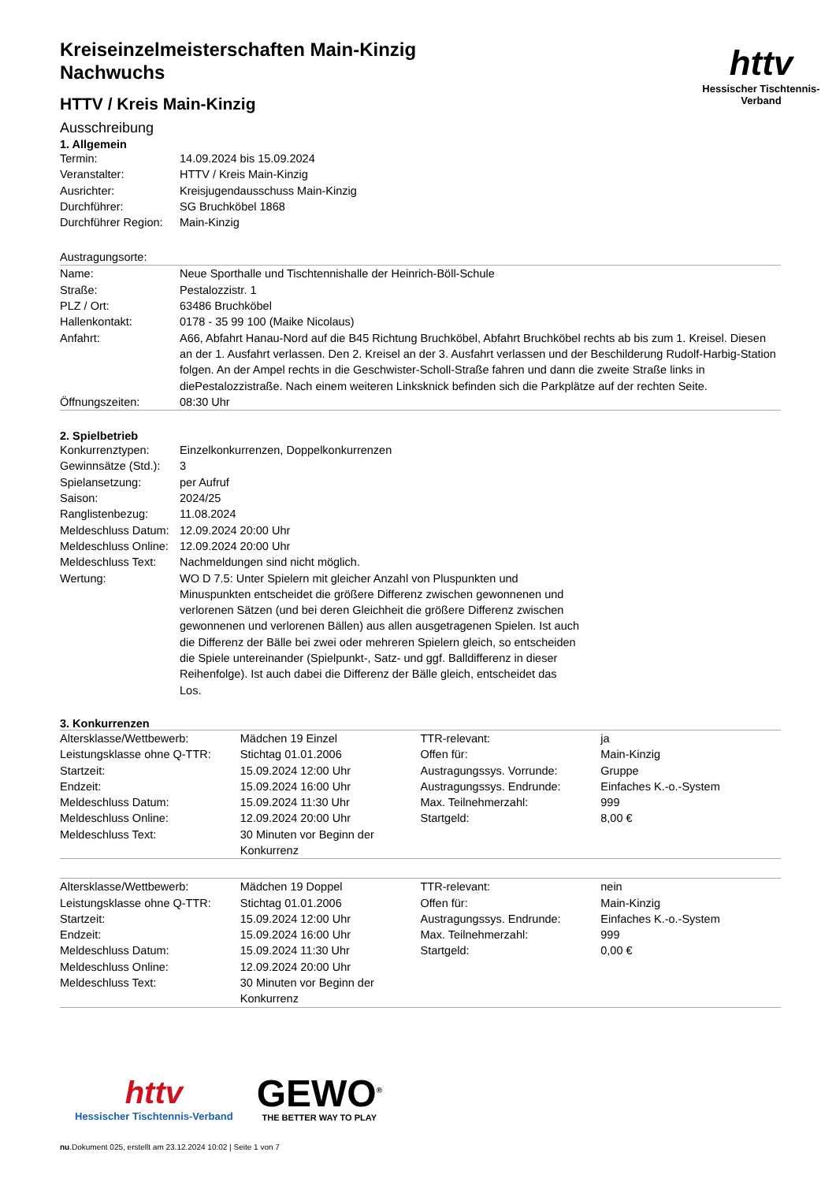httv
Hessischer Tischtennis-Verband
Kreiseinzelmeisterschaften Main-Kinzig
Nachwuchs
HTTV / Kreis Main-Kinzig
Ausschreibung
1. Allgemein
| Termin: | 14.09.2024 bis 15.09.2024 |
| Veranstalter: | HTTV / Kreis Main-Kinzig |
| Ausrichter: | Kreisjugendausschuss Main-Kinzig |
| Durchführer: | SG Bruchköbel 1868 |
| Durchführer Region: | Main-Kinzig |
Austragungsorte:
| Name: | Neue Sporthalle und Tischtennishalle der Heinrich-Böll-Schule |
| Straße: | Pestalozzistr. 1 |
| PLZ / Ort: | 63486 Bruchköbel |
| Hallenkontakt: | 0178 - 35 99 100 (Maike Nicolaus) |
| Anfahrt: | A66, Abfahrt Hanau-Nord auf die B45 Richtung Bruchköbel, Abfahrt Bruchköbel rechts ab bis zum 1. Kreisel. Diesen an der 1. Ausfahrt verlassen. Den 2. Kreisel an der 3. Ausfahrt verlassen und der Beschilderung Rudolf-Harbig-Station folgen. An der Ampel rechts in die Geschwister-Scholl-Straße fahren und dann die zweite Straße links in diePestalozzistraße. Nach einem weiteren Linksknick befinden sich die Parkplätze auf der rechten Seite. |
| Öffnungszeiten: | 08:30 Uhr |
2. Spielbetrieb
| Konkurrenztypen: | Einzelkonkurrenzen, Doppelkonkurrenzen |
| Gewinnsätze (Std.): | 3 |
| Spielansetzung: | per Aufruf |
| Saison: | 2024/25 |
| Ranglistenbezug: | 11.08.2024 |
| Meldeschluss Datum: | 12.09.2024 20:00 Uhr |
| Meldeschluss Online: | 12.09.2024 20:00 Uhr |
| Meldeschluss Text: | Nachmeldungen sind nicht möglich. |
| Wertung: | WO D 7.5: Unter Spielern mit gleicher Anzahl von Pluspunkten und Minuspunkten entscheidet die größere Differenz zwischen gewonnenen und verlorenen Sätzen (und bei deren Gleichheit die größere Differenz zwischen gewonnenen und verlorenen Bällen) aus allen ausgetragenen Spielen. Ist auch die Differenz der Bälle bei zwei oder mehreren Spielern gleich, so entscheiden die Spiele untereinander (Spielpunkt-, Satz- und ggf. Balldifferenz in dieser Reihenfolge). Ist auch dabei die Differenz der Bälle gleich, entscheidet das Los. |
3. Konkurrenzen
| Altersklasse/Wettbewerb: | Mädchen 19 Einzel | TTR-relevant: | ja |
| Leistungsklasse ohne Q-TTR: | Stichtag 01.01.2006 | Offen für: | Main-Kinzig |
| Startzeit: | 15.09.2024 12:00 Uhr | Austragungssys. Vorrunde: | Gruppe |
| Endzeit: | 15.09.2024 16:00 Uhr | Austragungssys. Endrunde: | Einfaches K.-o.-System |
| Meldeschluss Datum: | 15.09.2024 11:30 Uhr | Max. Teilnehmerzahl: | 999 |
| Meldeschluss Online: | 12.09.2024 20:00 Uhr | Startgeld: | 8,00 € |
| Meldeschluss Text: | 30 Minuten vor Beginn der Konkurrenz | | |
| Altersklasse/Wettbewerb: | Mädchen 19 Doppel | TTR-relevant: | nein |
| Leistungsklasse ohne Q-TTR: | Stichtag 01.01.2006 | Offen für: | Main-Kinzig |
| Startzeit: | 15.09.2024 12:00 Uhr | Austragungssys. Endrunde: | Einfaches K.-o.-System |
| Endzeit: | 15.09.2024 16:00 Uhr | Max. Teilnehmerzahl: | 999 |
| Meldeschluss Datum: | 15.09.2024 11:30 Uhr | Startgeld: | 0,00 € |
| Meldeschluss Online: | 12.09.2024 20:00 Uhr | | |
| Meldeschluss Text: | 30 Minuten vor Beginn der Konkurrenz | | |
httv
Hessischer Tischtennis-Verband
GEWO<sup>®</sup>
THE BETTER WAY TO PLAY
nu.Dokument 025, erstellt am 23.12.2024 10:02 | Seite 1 von 7